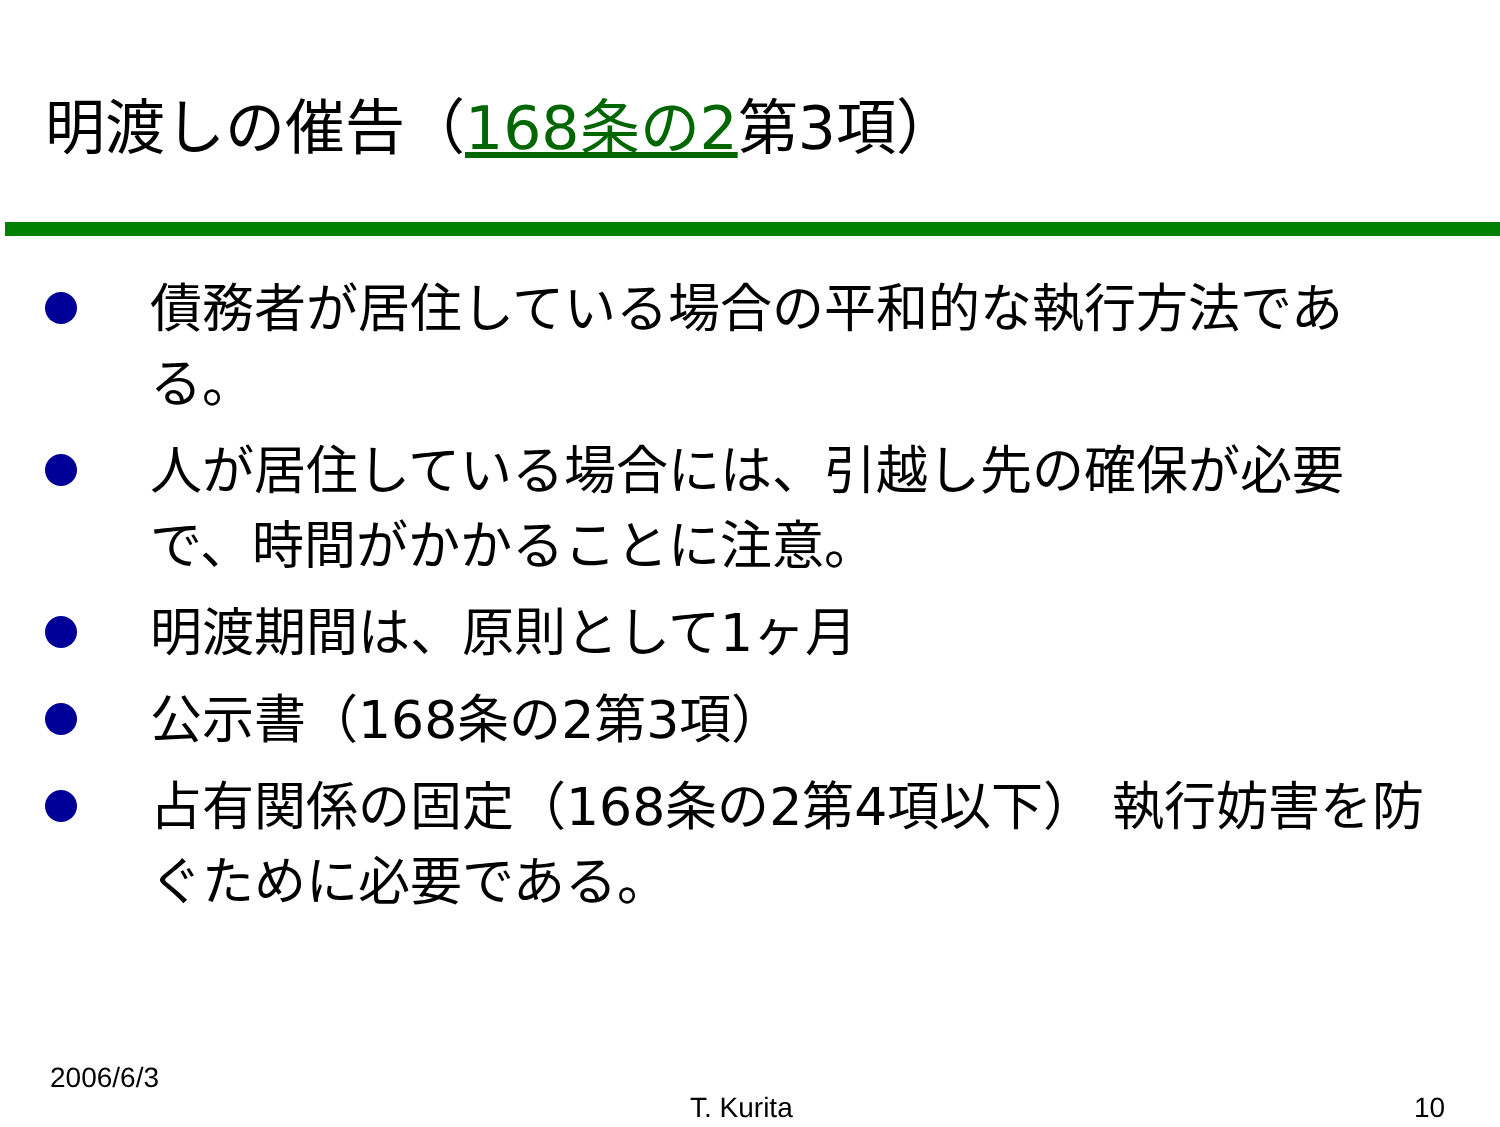明渡しの催告（168条の2第3項）
債務者が居住している場合の平和的な執行方法である。
人が居住している場合には、引越し先の確保が必要で、時間がかかることに注意。
明渡期間は、原則として1ヶ月
公示書（168条の2第3項）
占有関係の固定（168条の2第4項以下） 執行妨害を防ぐために必要である。
2006/6/3
T. Kurita 10